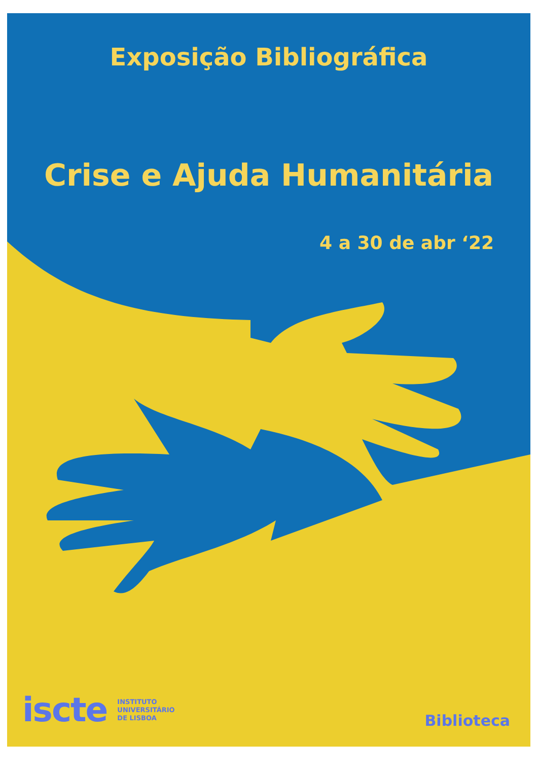Exposição Bibliográfica
Crise e Ajuda Humanitária
4 a 30 de abr ‘22
iscte INSTITUTO
UNIVERSITÁRIO
DE LISBOA
Biblioteca